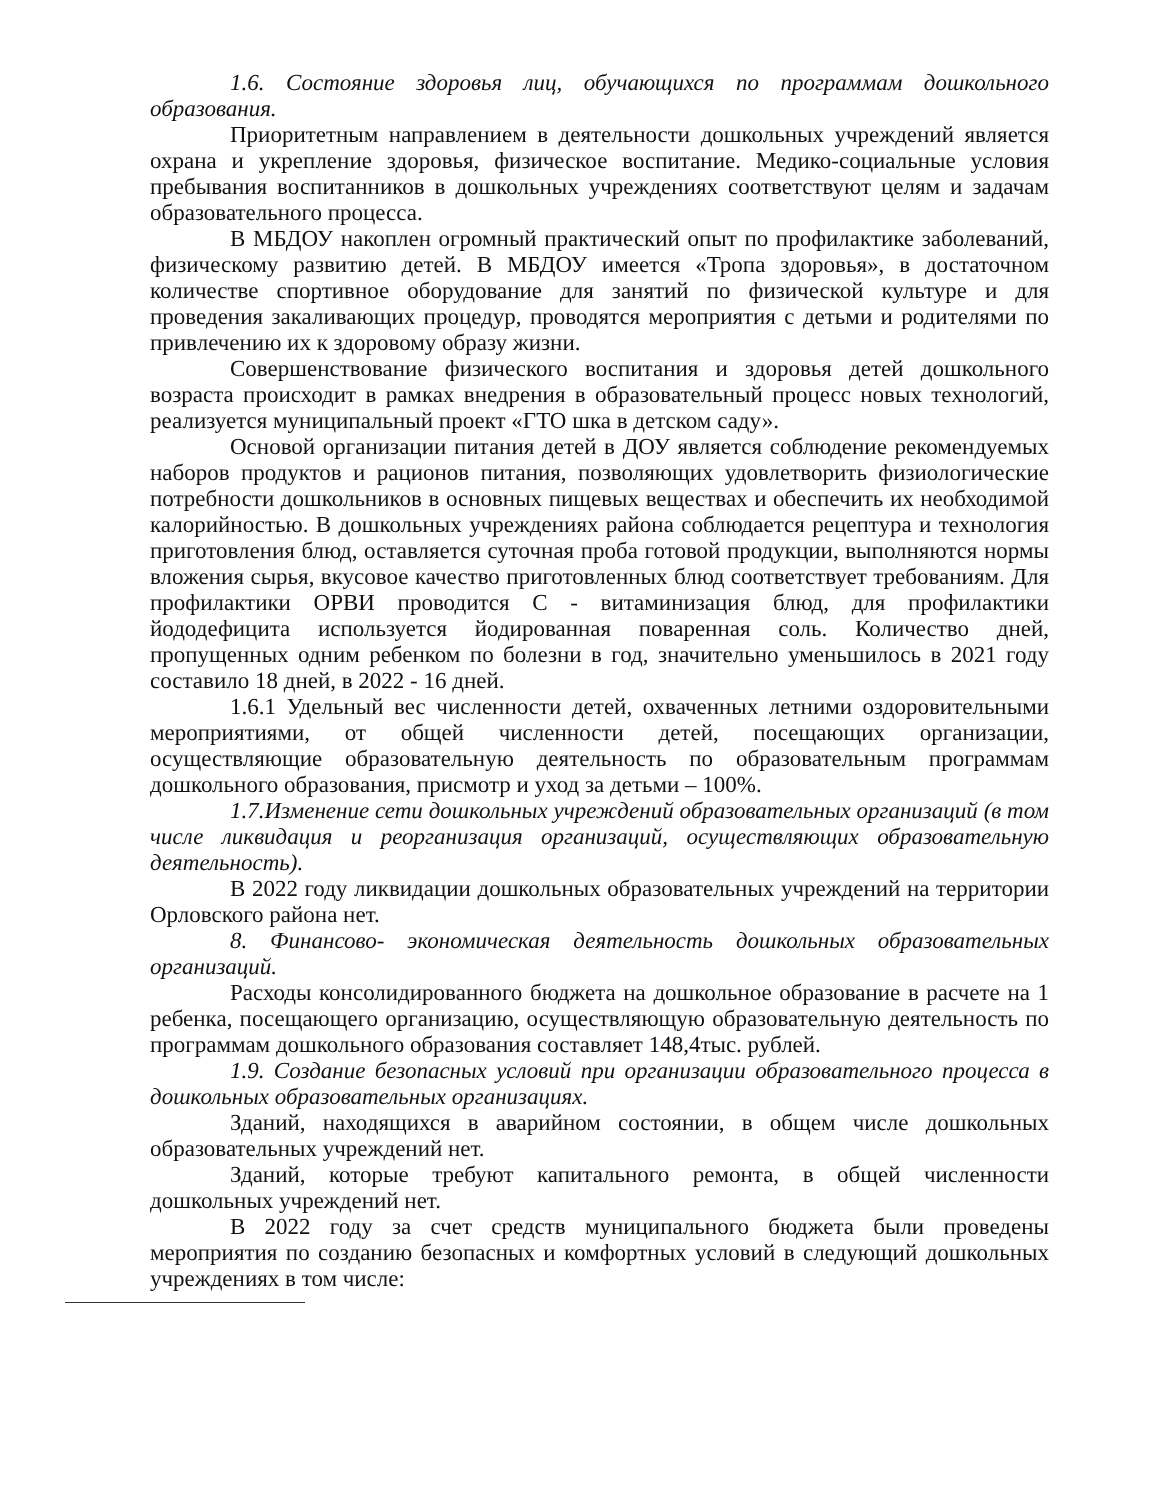1.6. Состояние здоровья лиц, обучающихся по программам дошкольного образования.
Приоритетным направлением в деятельности дошкольных учреждений является охрана и укрепление здоровья, физическое воспитание. Медико-социальные условия пребывания воспитанников в дошкольных учреждениях соответствуют целям и задачам образовательного процесса.
В МБДОУ накоплен огромный практический опыт по профилактике заболеваний, физическому развитию детей. В МБДОУ имеется «Тропа здоровья», в достаточном количестве спортивное оборудование для занятий по физической культуре и для проведения закаливающих процедур, проводятся мероприятия с детьми и родителями по привлечению их к здоровому образу жизни.
Совершенствование физического воспитания и здоровья детей дошкольного возраста происходит в рамках внедрения в образовательный процесс новых технологий, реализуется муниципальный проект «ГТО шка в детском саду».
Основой организации питания детей в ДОУ является соблюдение рекомендуемых наборов продуктов и рационов питания, позволяющих удовлетворить физиологические потребности дошкольников в основных пищевых веществах и обеспечить их необходимой калорийностью. В дошкольных учреждениях района соблюдается рецептура и технология приготовления блюд, оставляется суточная проба готовой продукции, выполняются нормы вложения сырья, вкусовое качество приготовленных блюд соответствует требованиям. Для профилактики ОРВИ проводится С - витаминизация блюд, для профилактики йододефицита используется йодированная поваренная соль. Количество дней, пропущенных одним ребенком по болезни в год, значительно уменьшилось в 2021 году составило 18 дней, в 2022 - 16 дней.
1.6.1 Удельный вес численности детей, охваченных летними оздоровительными мероприятиями, от общей численности детей, посещающих организации, осуществляющие образовательную деятельность по образовательным программам дошкольного образования, присмотр и уход за детьми – 100%.
1.7.Изменение сети дошкольных учреждений образовательных организаций (в том числе ликвидация и реорганизация организаций, осуществляющих образовательную деятельность).
В 2022 году ликвидации дошкольных образовательных учреждений на территории Орловского района нет.
8. Финансово- экономическая деятельность дошкольных образовательных организаций.
Расходы консолидированного бюджета на дошкольное образование в расчете на 1 ребенка, посещающего организацию, осуществляющую образовательную деятельность по программам дошкольного образования составляет 148,4тыс. рублей.
1.9. Создание безопасных условий при организации образовательного процесса в дошкольных образовательных организациях.
Зданий, находящихся в аварийном состоянии, в общем числе дошкольных образовательных учреждений нет.
Зданий, которые требуют капитального ремонта, в общей численности дошкольных учреждений нет.
В 2022 году за счет средств муниципального бюджета были проведены мероприятия по созданию безопасных и комфортных условий в следующий дошкольных учреждениях в том числе: